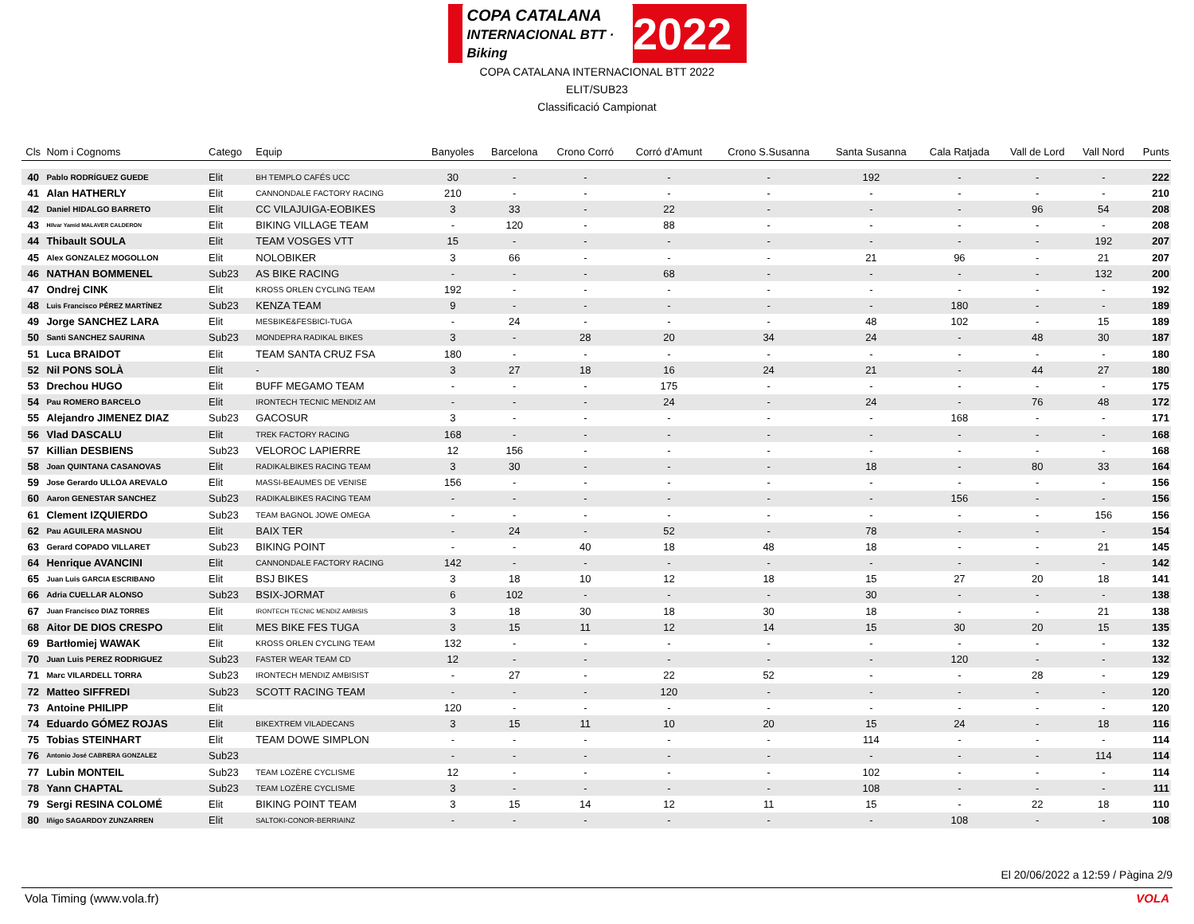COPA CATALANA
INTERNACIONAL BTT · Biking 2022
COPA CATALANA INTERNACIONAL BTT 2022
ELIT/SUB23
Classificació Campionat
| Cls | Nom i Cognoms | Catego | Equip | Banyoles | Barcelona | Crono Corró | Corró d'Amunt | Crono S.Susanna | Santa Susanna | Cala Ratjada | Vall de Lord | Vall Nord | Punts |
| --- | --- | --- | --- | --- | --- | --- | --- | --- | --- | --- | --- | --- | --- |
| 40 | Pablo RODRÍGUEZ GUEDE | Elit | BH TEMPLO CAFÉS UCC | 30 | - | - | - | - | 192 | - | - | - | 222 |
| 41 | Alan HATHERLY | Elit | CANNONDALE FACTORY RACING | 210 | - | - | - | - | - | - | - | - | 210 |
| 42 | Daniel HIDALGO BARRETO | Elit | CC VILAJUIGA-EOBIKES | 3 | 33 | - | 22 | - | - | - | 96 | 54 | 208 |
| 43 | Hilvar Yamid MALAVER CALDERON | Elit | BIKING VILLAGE TEAM | - | 120 | - | 88 | - | - | - | - | - | 208 |
| 44 | Thibault SOULA | Elit | TEAM VOSGES VTT | 15 | - | - | - | - | - | - | - | 192 | 207 |
| 45 | Alex GONZALEZ MOGOLLON | Elit | NOLOBIKER | 3 | 66 | - | - | - | 21 | 96 | - | 21 | 207 |
| 46 | NATHAN BOMMENEL | Sub23 | AS BIKE RACING | - | - | - | 68 | - | - | - | - | 132 | 200 |
| 47 | Ondrej CINK | Elit | KROSS ORLEN CYCLING TEAM | 192 | - | - | - | - | - | - | - | - | 192 |
| 48 | Luis Francisco PÉREZ MARTÍNEZ | Sub23 | KENZA TEAM | 9 | - | - | - | - | - | 180 | - | - | 189 |
| 49 | Jorge SANCHEZ LARA | Elit | MESBIKE&FESBICI-TUGA | - | 24 | - | - | - | 48 | 102 | - | 15 | 189 |
| 50 | Santi SANCHEZ SAURINA | Sub23 | MONDEPRA RADIKAL BIKES | 3 | - | 28 | 20 | 34 | 24 | - | 48 | 30 | 187 |
| 51 | Luca BRAIDOT | Elit | TEAM SANTA CRUZ FSA | 180 | - | - | - | - | - | - | - | - | 180 |
| 52 | Nil PONS SOLÀ | Elit | - | 3 | 27 | 18 | 16 | 24 | 21 | - | 44 | 27 | 180 |
| 53 | Drechou HUGO | Elit | BUFF MEGAMO TEAM | - | - | - | 175 | - | - | - | - | - | 175 |
| 54 | Pau ROMERO BARCELO | Elit | IRONTECH TECNIC MENDIZ AM | - | - | - | 24 | - | 24 | - | 76 | 48 | 172 |
| 55 | Alejandro JIMENEZ DIAZ | Sub23 | GACOSUR | 3 | - | - | - | - | - | 168 | - | - | 171 |
| 56 | Vlad DASCALU | Elit | TREK FACTORY RACING | 168 | - | - | - | - | - | - | - | - | 168 |
| 57 | Killian DESBIENS | Sub23 | VELOROC LAPIERRE | 12 | 156 | - | - | - | - | - | - | - | 168 |
| 58 | Joan QUINTANA CASANOVAS | Elit | RADIKALBIKES RACING TEAM | 3 | 30 | - | - | - | 18 | - | 80 | 33 | 164 |
| 59 | Jose Gerardo ULLOA AREVALO | Elit | MASSI-BEAUMES DE VENISE | 156 | - | - | - | - | - | - | - | - | 156 |
| 60 | Aaron GENESTAR SANCHEZ | Sub23 | RADIKALBIKES RACING TEAM | - | - | - | - | - | - | 156 | - | - | 156 |
| 61 | Clement IZQUIERDO | Sub23 | TEAM BAGNOL JOWE OMEGA | - | - | - | - | - | - | - | - | 156 | 156 |
| 62 | Pau AGUILERA MASNOU | Elit | BAIX TER | - | 24 | - | 52 | - | 78 | - | - | - | 154 |
| 63 | Gerard COPADO VILLARET | Sub23 | BIKING POINT | - | - | 40 | 18 | 48 | 18 | - | - | 21 | 145 |
| 64 | Henrique AVANCINI | Elit | CANNONDALE FACTORY RACING | 142 | - | - | - | - | - | - | - | - | 142 |
| 65 | Juan Luis GARCIA ESCRIBANO | Elit | BSJ BIKES | 3 | 18 | 10 | 12 | 18 | 15 | 27 | 20 | 18 | 141 |
| 66 | Adria CUELLAR ALONSO | Sub23 | BSIX-JORMAT | 6 | 102 | - | - | - | 30 | - | - | - | 138 |
| 67 | Juan Francisco DIAZ TORRES | Elit | IRONTECH TECNIC MENDIZ AMBISIS | 3 | 18 | 30 | 18 | 30 | 18 | - | - | 21 | 138 |
| 68 | Aitor DE DIOS CRESPO | Elit | MES BIKE FES TUGA | 3 | 15 | 11 | 12 | 14 | 15 | 30 | 20 | 15 | 135 |
| 69 | Bartłomiej WAWAK | Elit | KROSS ORLEN CYCLING TEAM | 132 | - | - | - | - | - | - | - | - | 132 |
| 70 | Juan Luis PEREZ RODRIGUEZ | Sub23 | FASTER WEAR TEAM CD | 12 | - | - | - | - | - | 120 | - | - | 132 |
| 71 | Marc VILARDELL TORRA | Sub23 | IRONTECH MENDIZ AMBISIST | - | 27 | - | 22 | 52 | - | - | 28 | - | 129 |
| 72 | Matteo SIFFREDI | Sub23 | SCOTT RACING TEAM | - | - | - | 120 | - | - | - | - | - | 120 |
| 73 | Antoine PHILIPP | Elit | | 120 | - | - | - | - | - | - | - | - | 120 |
| 74 | Eduardo GÓMEZ ROJAS | Elit | BIKEXTREM VILADECANS | 3 | 15 | 11 | 10 | 20 | 15 | 24 | - | 18 | 116 |
| 75 | Tobias STEINHART | Elit | TEAM DOWE SIMPLON | - | - | - | - | - | 114 | - | - | - | 114 |
| 76 | Antonio José CABRERA GONZALEZ | Sub23 | | - | - | - | - | - | - | - | - | 114 | 114 |
| 77 | Lubin MONTEIL | Sub23 | TEAM LOZÈRE CYCLISME | 12 | - | - | - | - | 102 | - | - | - | 114 |
| 78 | Yann CHAPTAL | Sub23 | TEAM LOZÈRE CYCLISME | 3 | - | - | - | - | 108 | - | - | - | 111 |
| 79 | Sergi RESINA COLOMÉ | Elit | BIKING POINT TEAM | 3 | 15 | 14 | 12 | 11 | 15 | - | 22 | 18 | 110 |
| 80 | Iñigo SAGARDOY ZUNZARREN | Elit | SALTOKI-CONOR-BERRIAINZ | - | - | - | - | - | - | 108 | - | - | 108 |
El 20/06/2022 a 12:59 / Pàgina 2/9
Vola Timing (www.vola.fr) VOLA